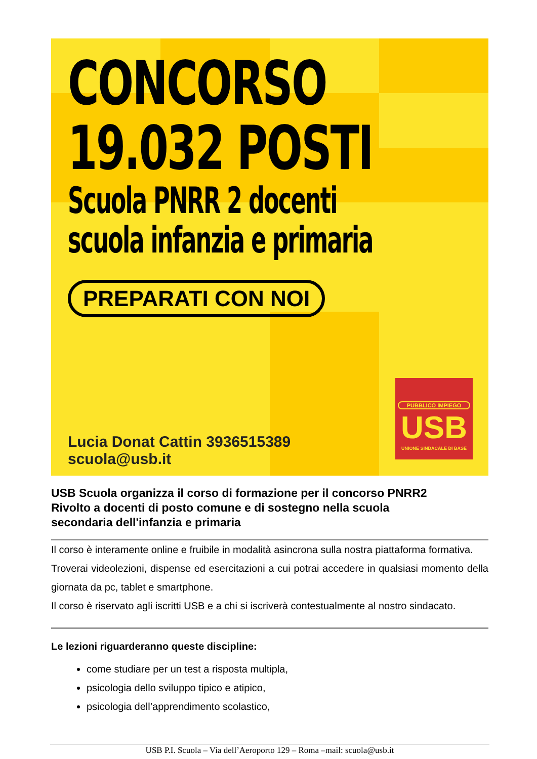CONCORSO
19.032 POSTI
Scuola PNRR 2 docenti
scuola infanzia e primaria
PREPARATI CON NOI
Lucia Donat Cattin 3936515389
scuola@usb.it
PUBBLICO IMPIEGO
USB
UNIONE SINDACALE DI BASE
USB Scuola organizza il corso di formazione per il concorso PNRR2
Rivolto a docenti di posto comune e di sostegno nella scuola
secondaria dell'infanzia e primaria
Il corso è interamente online e fruibile in modalità asincrona sulla nostra piattaforma formativa.
Troverai videolezioni, dispense ed esercitazioni a cui potrai accedere in qualsiasi momento della giornata da pc, tablet e smartphone.
Il corso è riservato agli iscritti USB e a chi si iscriverà contestualmente al nostro sindacato.
Le lezioni riguarderanno queste discipline:
come studiare per un test a risposta multipla,
psicologia dello sviluppo tipico e atipico,
psicologia dell’apprendimento scolastico,
USB P.I. Scuola – Via dell’Aeroporto 129 – Roma –mail: scuola@usb.it